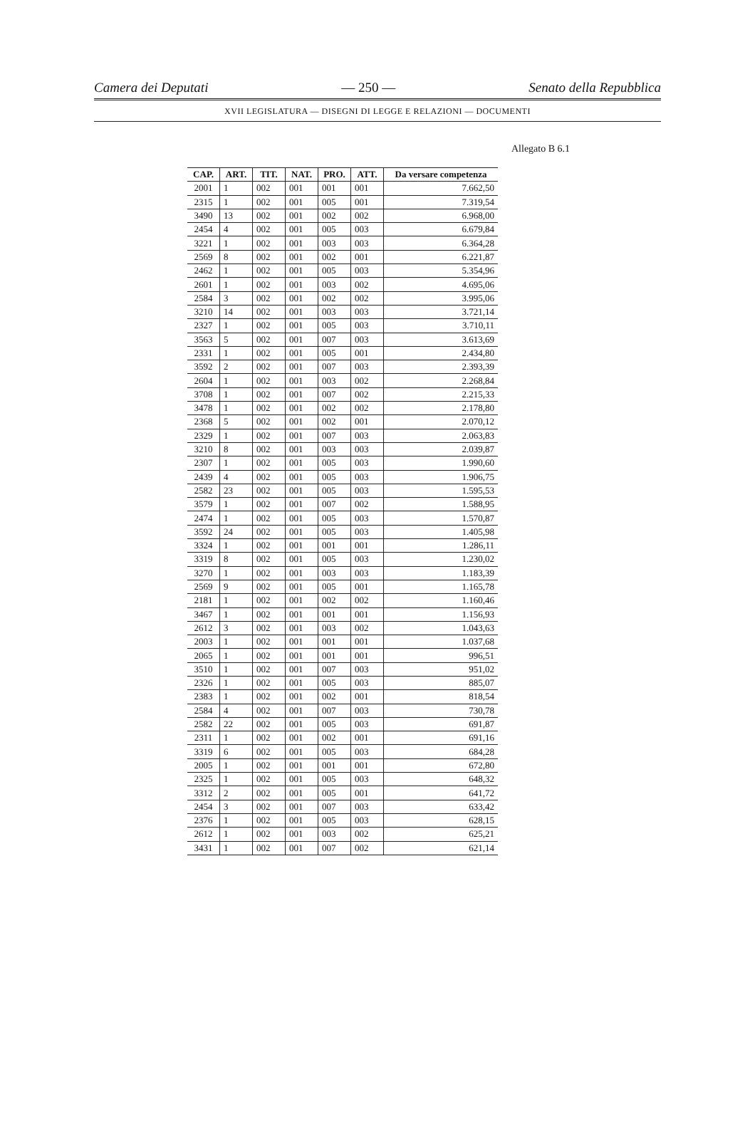Camera dei Deputati — 250 — Senato della Repubblica
XVII LEGISLATURA — DISEGNI DI LEGGE E RELAZIONI — DOCUMENTI
Allegato B 6.1
| CAP. | ART. | TIT. | NAT. | PRO. | ATT. | Da versare competenza |
| --- | --- | --- | --- | --- | --- | --- |
| 2001 | 1 | 002 | 001 | 001 | 001 | 7.662,50 |
| 2315 | 1 | 002 | 001 | 005 | 001 | 7.319,54 |
| 3490 | 13 | 002 | 001 | 002 | 002 | 6.968,00 |
| 2454 | 4 | 002 | 001 | 005 | 003 | 6.679,84 |
| 3221 | 1 | 002 | 001 | 003 | 003 | 6.364,28 |
| 2569 | 8 | 002 | 001 | 002 | 001 | 6.221,87 |
| 2462 | 1 | 002 | 001 | 005 | 003 | 5.354,96 |
| 2601 | 1 | 002 | 001 | 003 | 002 | 4.695,06 |
| 2584 | 3 | 002 | 001 | 002 | 002 | 3.995,06 |
| 3210 | 14 | 002 | 001 | 003 | 003 | 3.721,14 |
| 2327 | 1 | 002 | 001 | 005 | 003 | 3.710,11 |
| 3563 | 5 | 002 | 001 | 007 | 003 | 3.613,69 |
| 2331 | 1 | 002 | 001 | 005 | 001 | 2.434,80 |
| 3592 | 2 | 002 | 001 | 007 | 003 | 2.393,39 |
| 2604 | 1 | 002 | 001 | 003 | 002 | 2.268,84 |
| 3708 | 1 | 002 | 001 | 007 | 002 | 2.215,33 |
| 3478 | 1 | 002 | 001 | 002 | 002 | 2.178,80 |
| 2368 | 5 | 002 | 001 | 002 | 001 | 2.070,12 |
| 2329 | 1 | 002 | 001 | 007 | 003 | 2.063,83 |
| 3210 | 8 | 002 | 001 | 003 | 003 | 2.039,87 |
| 2307 | 1 | 002 | 001 | 005 | 003 | 1.990,60 |
| 2439 | 4 | 002 | 001 | 005 | 003 | 1.906,75 |
| 2582 | 23 | 002 | 001 | 005 | 003 | 1.595,53 |
| 3579 | 1 | 002 | 001 | 007 | 002 | 1.588,95 |
| 2474 | 1 | 002 | 001 | 005 | 003 | 1.570,87 |
| 3592 | 24 | 002 | 001 | 005 | 003 | 1.405,98 |
| 3324 | 1 | 002 | 001 | 001 | 001 | 1.286,11 |
| 3319 | 8 | 002 | 001 | 005 | 003 | 1.230,02 |
| 3270 | 1 | 002 | 001 | 003 | 003 | 1.183,39 |
| 2569 | 9 | 002 | 001 | 005 | 001 | 1.165,78 |
| 2181 | 1 | 002 | 001 | 002 | 002 | 1.160,46 |
| 3467 | 1 | 002 | 001 | 001 | 001 | 1.156,93 |
| 2612 | 3 | 002 | 001 | 003 | 002 | 1.043,63 |
| 2003 | 1 | 002 | 001 | 001 | 001 | 1.037,68 |
| 2065 | 1 | 002 | 001 | 001 | 001 | 996,51 |
| 3510 | 1 | 002 | 001 | 007 | 003 | 951,02 |
| 2326 | 1 | 002 | 001 | 005 | 003 | 885,07 |
| 2383 | 1 | 002 | 001 | 002 | 001 | 818,54 |
| 2584 | 4 | 002 | 001 | 007 | 003 | 730,78 |
| 2582 | 22 | 002 | 001 | 005 | 003 | 691,87 |
| 2311 | 1 | 002 | 001 | 002 | 001 | 691,16 |
| 3319 | 6 | 002 | 001 | 005 | 003 | 684,28 |
| 2005 | 1 | 002 | 001 | 001 | 001 | 672,80 |
| 2325 | 1 | 002 | 001 | 005 | 003 | 648,32 |
| 3312 | 2 | 002 | 001 | 005 | 001 | 641,72 |
| 2454 | 3 | 002 | 001 | 007 | 003 | 633,42 |
| 2376 | 1 | 002 | 001 | 005 | 003 | 628,15 |
| 2612 | 1 | 002 | 001 | 003 | 002 | 625,21 |
| 3431 | 1 | 002 | 001 | 007 | 002 | 621,14 |